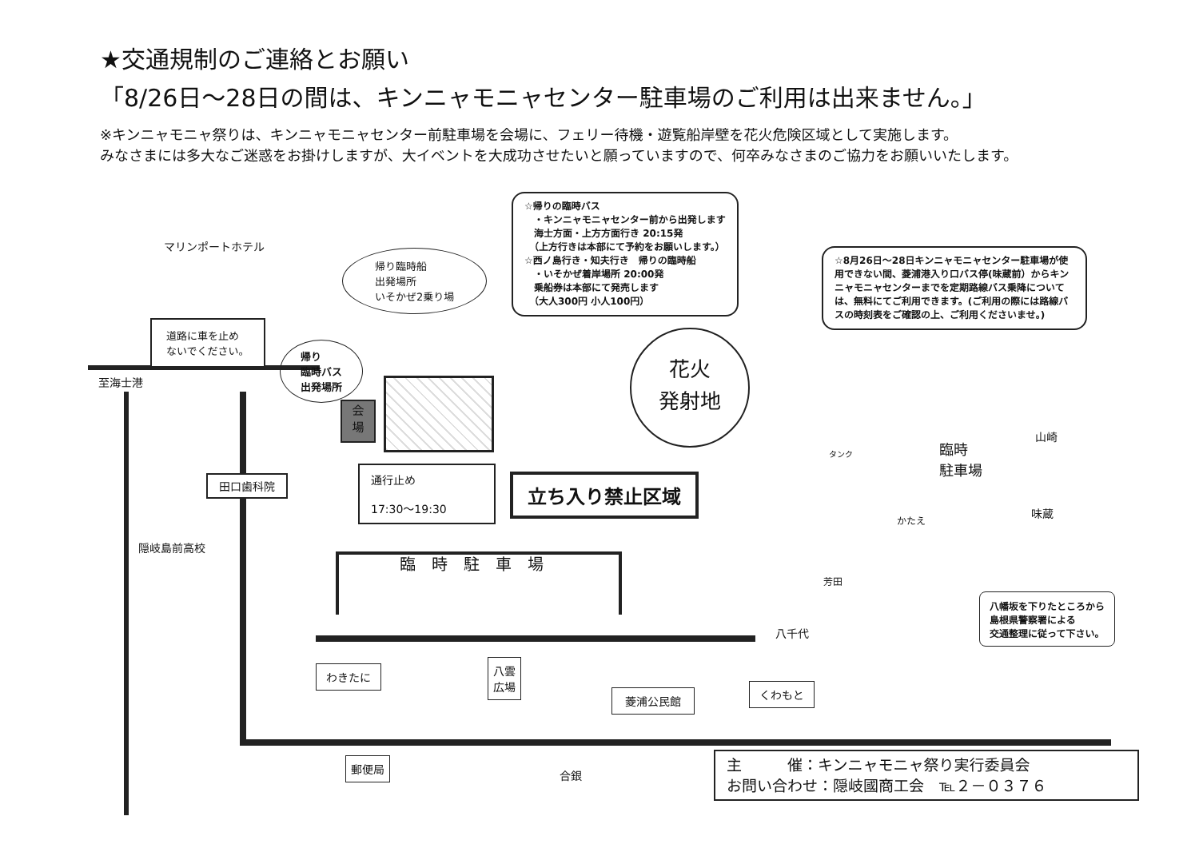★交通規制のご連絡とお願い
「8/26日～28日の間は、キンニャモニャセンター駐車場のご利用は出来ません。」
※キンニャモニャ祭りは、キンニャモニャセンター前駐車場を会場に、フェリー待機・遊覧船岸壁を花火危険区域として実施します。
みなさまには多大なご迷惑をお掛けしますが、大イベントを大成功させたいと願っていますので、何卒みなさまのご協力をお願いいたします。
☆帰りの臨時バス
　・キンニャモニャセンター前から出発します
　海士方面・上方方面行き 20:15発
　（上方行きは本部にて予約をお願いします。）
☆西ノ島行き・知夫行き　帰りの臨時船
　・いそかぜ着岸場所 20:00発
　乗船券は本部にて発売します
　（大人300円 小人100円）
☆8月26日～28日キンニャモニャセンター駐車場が使用できない間、菱浦港入り口バス停(味蔵前）からキンニャモニャセンターまでを定期路線バス乗降については、無料にてご利用できます。(ご利用の際には路線バスの時刻表をご確認の上、ご利用くださいませ。)
マリンポートホテル
帰り臨時船
出発場所
いそかぜ2乗り場
道路に車を止め
ないでください。
帰り
臨時バス
出発場所
至海士港
会
場
花火
発射地
田口歯科院
通行止め
17:30～19:30
立ち入り禁止区域
タンク
臨時
駐車場
山崎
かたえ
味蔵
隠岐島前高校
臨時駐車場
芳田
八幡坂を下りたところから
島根県警察署による
交通整理に従って下さい。
八千代
わきたに
八雲
広場
菱浦公民館 くわもと
郵便局
合銀
主　　　催：キンニャモニャ祭り実行委員会
お問い合わせ：隠岐國商工会　℡２－０３７６